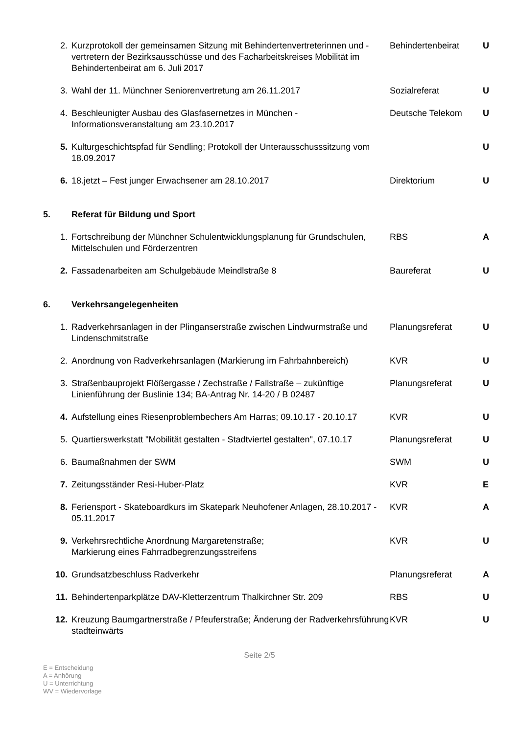| 2. | Kurzprotokoll der gemeinsamen Sitzung mit Behindertenvertreterinnen und -vertretern der Bezirksausschüsse und des Facharbeitskreises Mobilität im Behindertenbeirat am 6. Juli 2017 | Behindertenbeirat | U |
| 3. | Wahl der 11. Münchner Seniorenvertretung am 26.11.2017 | Sozialreferat | U |
| 4. | Beschleunigter Ausbau des Glasfasernetzes in München - Informationsveranstaltung am 23.10.2017 | Deutsche Telekom | U |
| 5. | Kulturgeschichtspfad für Sendling; Protokoll der Unterausschusssitzung vom 18.09.2017 | | U |
| 6. | 18.jetzt – Fest junger Erwachsener am 28.10.2017 | Direktorium | U |
| 5. | Referat für Bildung und Sport | | |
| 1. | Fortschreibung der Münchner Schulentwicklungsplanung für Grundschulen, Mittelschulen und Förderzentren | RBS | A |
| 2. | Fassadenarbeiten am Schulgebäude Meindlstraße 8 | Baureferat | U |
| 6. | Verkehrsangelegenheiten | | |
| 1. | Radverkehrsanlagen in der Plinganserstraße zwischen Lindwurmstraße und Lindenschmitstraße | Planungsreferat | U |
| 2. | Anordnung von Radverkehrsanlagen (Markierung im Fahrbahnbereich) | KVR | U |
| 3. | Straßenbauprojekt Flößergasse / Zechstraße / Fallstraße – zukünftige Linienführung der Buslinie 134; BA-Antrag Nr. 14-20 / B 02487 | Planungsreferat | U |
| 4. | Aufstellung eines Riesenproblembechers Am Harras; 09.10.17 - 20.10.17 | KVR | U |
| 5. | Quartierswerkstatt "Mobilität gestalten - Stadtviertel gestalten", 07.10.17 | Planungsreferat | U |
| 6. | Baumaßnahmen der SWM | SWM | U |
| 7. | Zeitungsständer Resi-Huber-Platz | KVR | E |
| 8. | Feriensport - Skateboardkurs im Skatepark Neuhofener Anlagen, 28.10.2017 - 05.11.2017 | KVR | A |
| 9. | Verkehrsrechtliche Anordnung Margaretenstraße; Markierung eines Fahrradbegrenzungsstreifens | KVR | U |
| 10. | Grundsatzbeschluss Radverkehr | Planungsreferat | A |
| 11. | Behindertenparkplätze DAV-Kletterzentrum Thalkirchner Str. 209 | RBS | U |
| 12. | Kreuzung Baumgartnerstraße / Pfeuferstraße; Änderung der Radverkehrsführung stadteinwärts | KVR | U |
Seite 2/5
E = Entscheidung
A = Anhörung
U = Unterrichtung
WV = Wiedervorlage